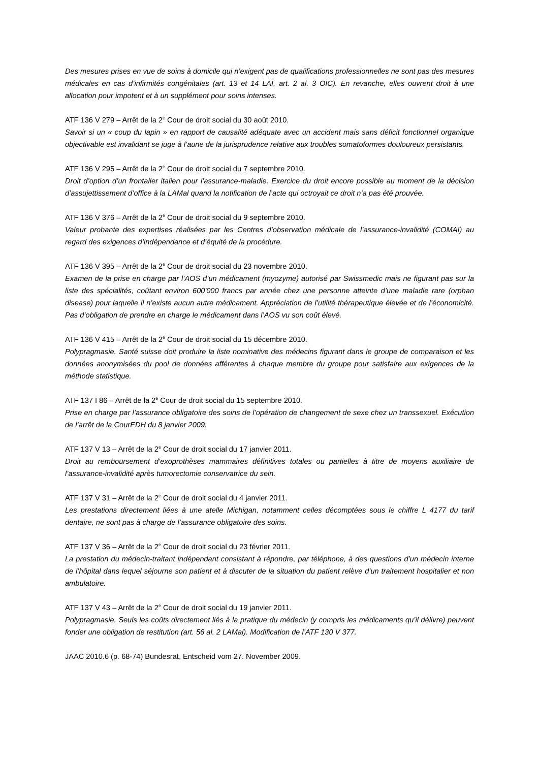Des mesures prises en vue de soins à domicile qui n’exigent pas de qualifications professionnelles ne sont pas des mesures médicales en cas d’infirmités congénitales (art. 13 et 14 LAI, art. 2 al. 3 OIC). En revanche, elles ouvrent droit à une allocation pour impotent et à un supplément pour soins intenses.
ATF 136 V 279 – Arrêt de la 2<sup>e</sup> Cour de droit social du 30 août 2010.
Savoir si un « coup du lapin » en rapport de causalité adéquate avec un accident mais sans déficit fonctionnel organique objectivable est invalidant se juge à l’aune de la jurisprudence relative aux troubles somatoformes douloureux persistants.
ATF 136 V 295 – Arrêt de la 2<sup>e</sup> Cour de droit social du 7 septembre 2010.
Droit d’option d’un frontalier italien pour l’assurance-maladie. Exercice du droit encore possible au moment de la décision d’assujettissement d’office à la LAMal quand la notification de l’acte qui octroyait ce droit n’a pas été prouvée.
ATF 136 V 376 – Arrêt de la 2<sup>e</sup> Cour de droit social du 9 septembre 2010.
Valeur probante des expertises réalisées par les Centres d’observation médicale de l’assurance-invalidité (COMAI) au regard des exigences d’indépendance et d’équité de la procédure.
ATF 136 V 395 – Arrêt de la 2<sup>e</sup> Cour de droit social du 23 novembre 2010.
Examen de la prise en charge par l’AOS d’un médicament (myozyme) autorisé par Swissmedic mais ne figurant pas sur la liste des spécialités, coûtant environ 600'000 francs par année chez une personne atteinte d’une maladie rare (orphan disease) pour laquelle il n’existe aucun autre médicament. Appréciation de l’utilité thérapeutique élevée et de l’économicité. Pas d’obligation de prendre en charge le médicament dans l’AOS vu son coût élevé.
ATF 136 V 415 – Arrêt de la 2<sup>e</sup> Cour de droit social du 15 décembre 2010.
Polypragmasie. Santé suisse doit produire la liste nominative des médecins figurant dans le groupe de comparaison et les données anonymisées du pool de données afférentes à chaque membre du groupe pour satisfaire aux exigences de la méthode statistique.
ATF 137 I 86 – Arrêt de la 2<sup>e</sup> Cour de droit social du 15 septembre 2010.
Prise en charge par l’assurance obligatoire des soins de l’opération de changement de sexe chez un transsexuel. Exécution de l’arrêt de la CourEDH du 8 janvier 2009.
ATF 137 V 13 – Arrêt de la 2<sup>e</sup> Cour de droit social du 17 janvier 2011.
Droit au remboursement d’exoprothèses mammaires définitives totales ou partielles à titre de moyens auxiliaire de l’assurance-invalidité après tumorectomie conservatrice du sein.
ATF 137 V 31 – Arrêt de la 2<sup>e</sup> Cour de droit social du 4 janvier 2011.
Les prestations directement liées à une atelle Michigan, notamment celles décomptées sous le chiffre L 4177 du tarif dentaire, ne sont pas à charge de l’assurance obligatoire des soins.
ATF 137 V 36 – Arrêt de la 2<sup>e</sup> Cour de droit social du 23 février 2011.
La prestation du médecin-traitant indépendant consistant à répondre, par téléphone, à des questions d’un médecin interne de l’hôpital dans lequel séjourne son patient et à discuter de la situation du patient relève d’un traitement hospitalier et non ambulatoire.
ATF 137 V 43 – Arrêt de la 2<sup>e</sup> Cour de droit social du 19 janvier 2011.
Polypragmasie. Seuls les coûts directement liés à la pratique du médecin (y compris les médicaments qu’il délivre) peuvent fonder une obligation de restitution (art. 56 al. 2 LAMal). Modification de l’ATF 130 V 377.
JAAC 2010.6 (p. 68-74) Bundesrat, Entscheid vom 27. November 2009.